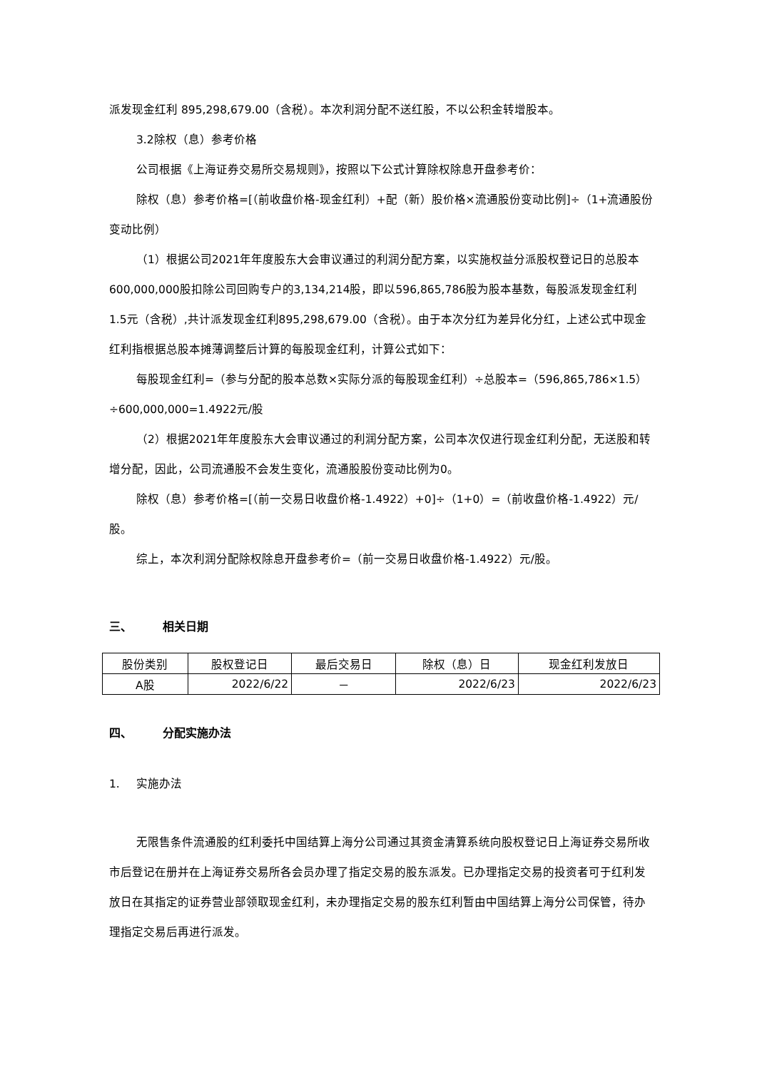派发现金红利 895,298,679.00（含税）。本次利润分配不送红股，不以公积金转增股本。
3.2除权（息）参考价格
公司根据《上海证券交易所交易规则》，按照以下公式计算除权除息开盘参考价：
除权（息）参考价格=[（前收盘价格-现金红利）+配（新）股价格×流通股份变动比例]÷（1+流通股份变动比例）
（1）根据公司2021年年度股东大会审议通过的利润分配方案，以实施权益分派股权登记日的总股本600,000,000股扣除公司回购专户的3,134,214股，即以596,865,786股为股本基数，每股派发现金红利1.5元（含税）,共计派发现金红利895,298,679.00（含税）。由于本次分红为差异化分红，上述公式中现金红利指根据总股本摊薄调整后计算的每股现金红利，计算公式如下：
每股现金红利=（参与分配的股本总数×实际分派的每股现金红利）÷总股本=（596,865,786×1.5）÷600,000,000=1.4922元/股
（2）根据2021年年度股东大会审议通过的利润分配方案，公司本次仅进行现金红利分配，无送股和转增分配，因此，公司流通股不会发生变化，流通股股份变动比例为0。
除权（息）参考价格=[（前一交易日收盘价格-1.4922）+0]÷（1+0）=（前收盘价格-1.4922）元/股。
综上，本次利润分配除权除息开盘参考价=（前一交易日收盘价格-1.4922）元/股。
三、 相关日期
| 股份类别 | 股权登记日 | 最后交易日 | 除权（息）日 | 现金红利发放日 |
| --- | --- | --- | --- | --- |
| A股 | 2022/6/22 | － | 2022/6/23 | 2022/6/23 |
四、 分配实施办法
1. 实施办法
无限售条件流通股的红利委托中国结算上海分公司通过其资金清算系统向股权登记日上海证券交易所收市后登记在册并在上海证券交易所各会员办理了指定交易的股东派发。已办理指定交易的投资者可于红利发放日在其指定的证券营业部领取现金红利，未办理指定交易的股东红利暂由中国结算上海分公司保管，待办理指定交易后再进行派发。